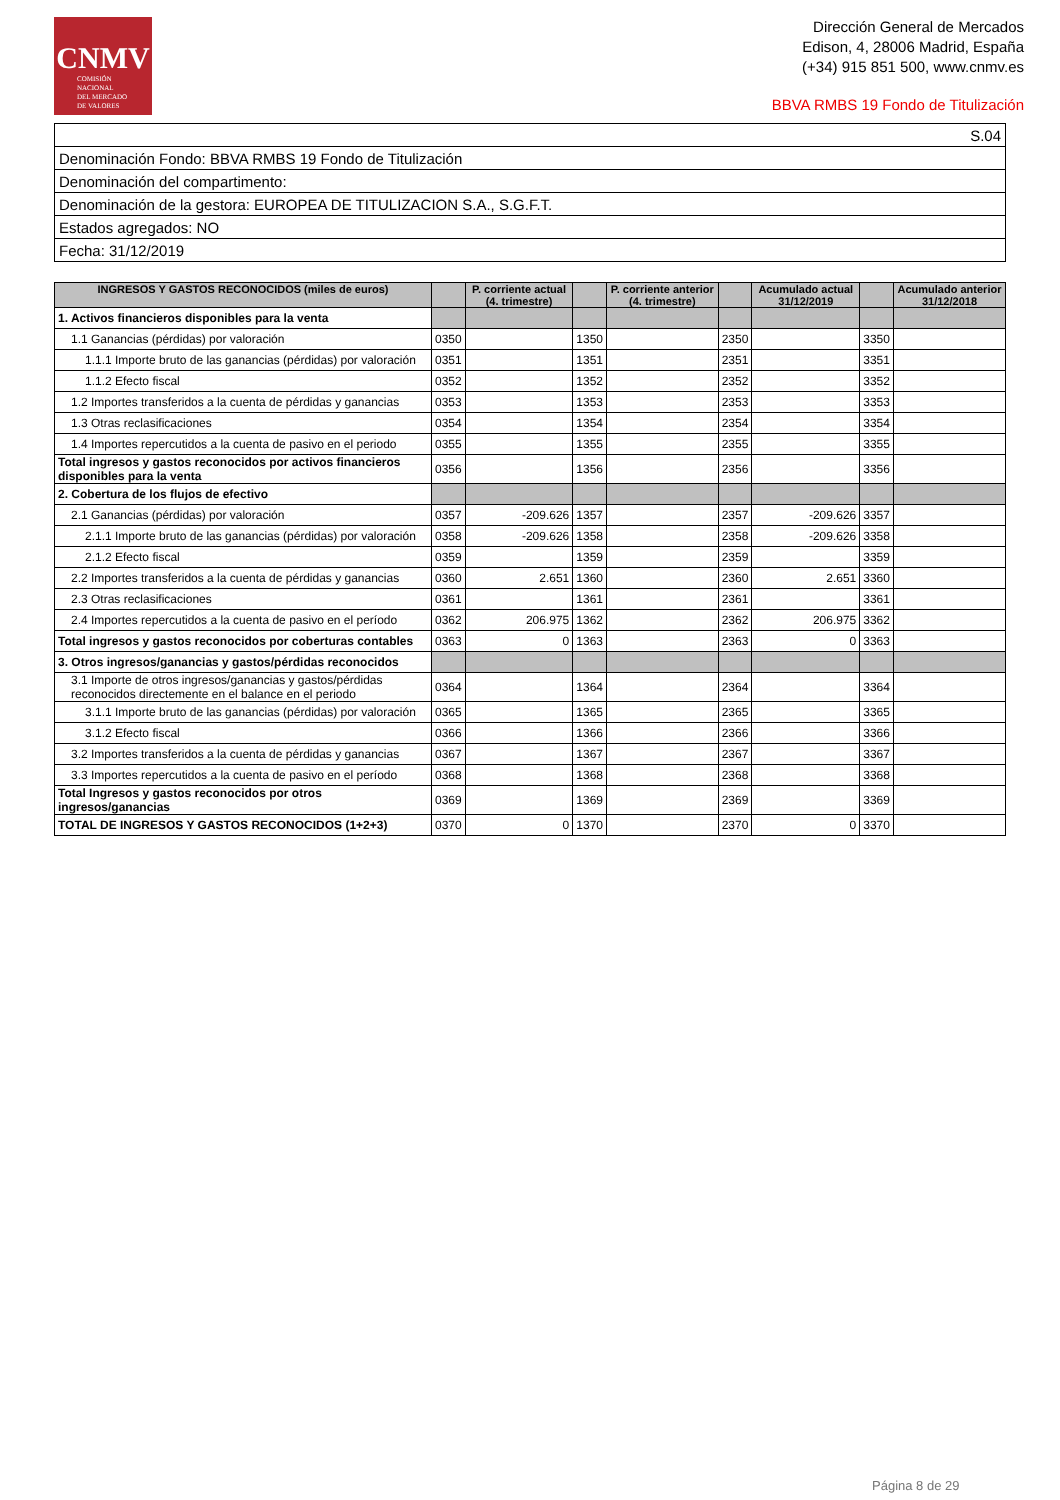CNMV
COMISIÓN
NACIONAL
DEL MERCADO
DE VALORES
Dirección General de Mercados
Edison, 4, 28006 Madrid, España
(+34) 915 851 500, www.cnmv.es
BBVA RMBS 19 Fondo de Titulización
| S.04 |
| Denominación Fondo: BBVA RMBS 19 Fondo de Titulización |
| Denominación del compartimento: |
| Denominación de la gestora: EUROPEA DE TITULIZACION S.A., S.G.F.T. |
| Estados agregados: NO |
| Fecha: 31/12/2019 |
| INGRESOS Y GASTOS RECONOCIDOS (miles de euros) | | P. corriente actual (4. trimestre) | | P. corriente anterior (4. trimestre) | | Acumulado actual 31/12/2019 | | Acumulado anterior 31/12/2018 |
| --- | --- | --- | --- | --- | --- | --- | --- | --- |
| 1. Activos financieros disponibles para la venta | | | | | | | | |
| 1.1 Ganancias (pérdidas) por valoración | 0350 | | 1350 | | 2350 | | 3350 | |
| 1.1.1 Importe bruto de las ganancias (pérdidas) por valoración | 0351 | | 1351 | | 2351 | | 3351 | |
| 1.1.2 Efecto fiscal | 0352 | | 1352 | | 2352 | | 3352 | |
| 1.2 Importes transferidos a la cuenta de pérdidas y ganancias | 0353 | | 1353 | | 2353 | | 3353 | |
| 1.3 Otras reclasificaciones | 0354 | | 1354 | | 2354 | | 3354 | |
| 1.4 Importes repercutidos a la cuenta de pasivo en el periodo | 0355 | | 1355 | | 2355 | | 3355 | |
| Total ingresos y gastos reconocidos por activos financieros disponibles para la venta | 0356 | | 1356 | | 2356 | | 3356 | |
| 2. Cobertura de los flujos de efectivo | | | | | | | | |
| 2.1 Ganancias (pérdidas) por valoración | 0357 | -209.626 | 1357 | | 2357 | -209.626 | 3357 | |
| 2.1.1 Importe bruto de las ganancias (pérdidas) por valoración | 0358 | -209.626 | 1358 | | 2358 | -209.626 | 3358 | |
| 2.1.2 Efecto fiscal | 0359 | | 1359 | | 2359 | | 3359 | |
| 2.2 Importes transferidos a la cuenta de pérdidas y ganancias | 0360 | 2.651 | 1360 | | 2360 | 2.651 | 3360 | |
| 2.3 Otras reclasificaciones | 0361 | | 1361 | | 2361 | | 3361 | |
| 2.4 Importes repercutidos a la cuenta de pasivo en el período | 0362 | 206.975 | 1362 | | 2362 | 206.975 | 3362 | |
| Total ingresos y gastos reconocidos por coberturas contables | 0363 | 0 | 1363 | | 2363 | 0 | 3363 | |
| 3. Otros ingresos/ganancias y gastos/pérdidas reconocidos | | | | | | | | |
| 3.1 Importe de otros ingresos/ganancias y gastos/pérdidas reconocidos directemente en el balance en el periodo | 0364 | | 1364 | | 2364 | | 3364 | |
| 3.1.1 Importe bruto de las ganancias (pérdidas) por valoración | 0365 | | 1365 | | 2365 | | 3365 | |
| 3.1.2 Efecto fiscal | 0366 | | 1366 | | 2366 | | 3366 | |
| 3.2 Importes transferidos a la cuenta de pérdidas y ganancias | 0367 | | 1367 | | 2367 | | 3367 | |
| 3.3 Importes repercutidos a la cuenta de pasivo en el período | 0368 | | 1368 | | 2368 | | 3368 | |
| Total Ingresos y gastos reconocidos por otros ingresos/ganancias | 0369 | | 1369 | | 2369 | | 3369 | |
| TOTAL DE INGRESOS Y GASTOS RECONOCIDOS (1+2+3) | 0370 | 0 | 1370 | | 2370 | 0 | 3370 | |
Página 8 de 29